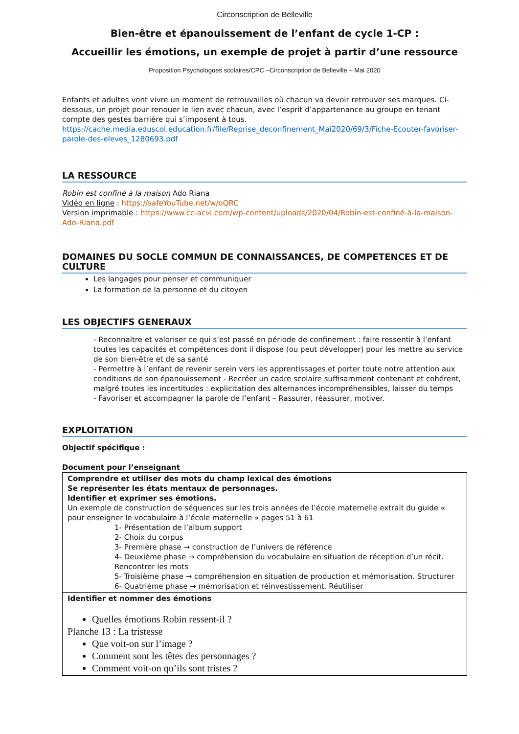Circonscription de Belleville
Bien-être et épanouissement de l’enfant de cycle 1-CP :
Accueillir les émotions, un exemple de projet à partir d’une ressource
Proposition Psychologues scolaires/CPC –Circonscription de Belleville – Mai 2020
Enfants et adultes vont vivre un moment de retrouvailles où chacun va devoir retrouver ses marques. Ci-dessous, un projet pour renouer le lien avec chacun, avec l’esprit d’appartenance au groupe en tenant compte des gestes barrière qui s’imposent à tous.
https://cache.media.eduscol.education.fr/file/Reprise_deconfinement_Mai2020/69/3/Fiche-Ecouter-favoriser-parole-des-eleves_1280693.pdf
LA RESSOURCE
Robin est confiné à la maison Ado Riana
Vidéo en ligne : https://safeYouTube.net/w/oQRC
Version imprimable : https://www.cc-acvi.com/wp-content/uploads/2020/04/Robin-est-confiné-à-la-maison-Ado-Riana.pdf
DOMAINES DU SOCLE COMMUN DE CONNAISSANCES, DE COMPETENCES ET DE CULTURE
Les langages pour penser et communiquer
La formation de la personne et du citoyen
LES OBJECTIFS GENERAUX
- Reconnaitre et valoriser ce qui s’est passé en période de confinement : faire ressentir à l’enfant toutes les capacités et compétences dont il dispose (ou peut développer) pour les mettre au service de son bien-être et de sa santé
- Permettre à l’enfant de revenir serein vers les apprentissages et porter toute notre attention aux conditions de son épanouissement - Recréer un cadre scolaire suffisamment contenant et cohérent, malgré toutes les incertitudes : explicitation des alternances incompréhensibles, laisser du temps
- Favoriser et accompagner la parole de l’enfant – Rassurer, réassurer, motiver.
EXPLOITATION
Objectif spécifique :
Document pour l’enseignant
| Comprendre et utiliser des mots du champ lexical des émotions Se représenter les états mentaux de personnages. Identifier et exprimer ses émotions. Un exemple de construction de séquences sur les trois années de l’école maternelle extrait du guide « pour enseigner le vocabulaire à l’école maternelle » pages 51 à 61 1- Présentation de l’album support 2- Choix du corpus 3- Première phase → construction de l’univers de référence 4- Deuxième phase → compréhension du vocabulaire en situation de réception d’un récit. Rencontrer les mots 5- Troisième phase → compréhension en situation de production et mémorisation. Structurer 6- Quatrième phase → mémorisation et réinvestissement. Réutiliser |
| Identifier et nommer des émotions Quelles émotions Robin ressent-il ? Planche 13 : La tristesse Que voit-on sur l’image ? Comment sont les têtes des personnages ? Comment voit-on qu’ils sont tristes ? |